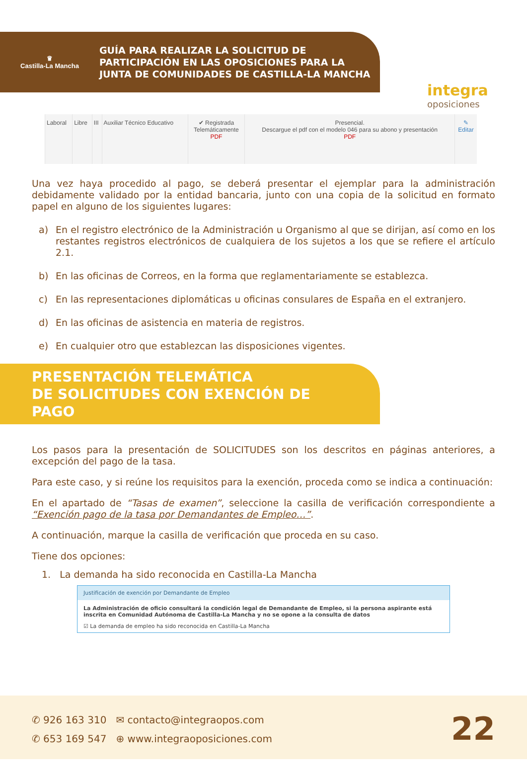♛
Castilla-La Mancha
GUÍA PARA REALIZAR LA SOLICITUD DE
PARTICIPACIÓN EN LAS OPOSICIONES PARA LA
JUNTA DE COMUNIDADES DE CASTILLA-LA MANCHA
integra
oposiciones
| Laboral | Libre | III | Auxiliar Técnico Educativo | ✔ Registrada Telemáticamente PDF | Presencial. Descargue el pdf con el modelo 046 para su abono y presentación PDF | ✎ Editar |
Una vez haya procedido al pago, se deberá presentar el ejemplar para la administración debidamente validado por la entidad bancaria, junto con una copia de la solicitud en formato papel en alguno de los siguientes lugares:
a) En el registro electrónico de la Administración u Organismo al que se dirijan, así como en los restantes registros electrónicos de cualquiera de los sujetos a los que se refiere el artículo 2.1.
b) En las oficinas de Correos, en la forma que reglamentariamente se establezca.
c) En las representaciones diplomáticas u oficinas consulares de España en el extranjero.
d) En las oficinas de asistencia en materia de registros.
e) En cualquier otro que establezcan las disposiciones vigentes.
PRESENTACIÓN TELEMÁTICA
DE SOLICITUDES CON EXENCIÓN DE PAGO
Los pasos para la presentación de SOLICITUDES son los descritos en páginas anteriores, a excepción del pago de la tasa.
Para este caso, y si reúne los requisitos para la exención, proceda como se indica a continuación:
En el apartado de “Tasas de examen”, seleccione la casilla de verificación correspondiente a “Exención pago de la tasa por Demandantes de Empleo…”.
A continuación, marque la casilla de verificación que proceda en su caso.
Tiene dos opciones:
1. La demanda ha sido reconocida en Castilla-La Mancha
Justificación de exención por Demandante de Empleo
La Administración de oficio consultará la condición legal de Demandante de Empleo, si la persona aspirante está inscrita en Comunidad Autónoma de Castilla-La Mancha y no se opone a la consulta de datos
☑ La demanda de empleo ha sido reconocida en Castilla-La Mancha
✆ 926 163 310 ✉ contacto@integraopos.com
✆ 653 169 547 ⊕ www.integraoposiciones.com
22